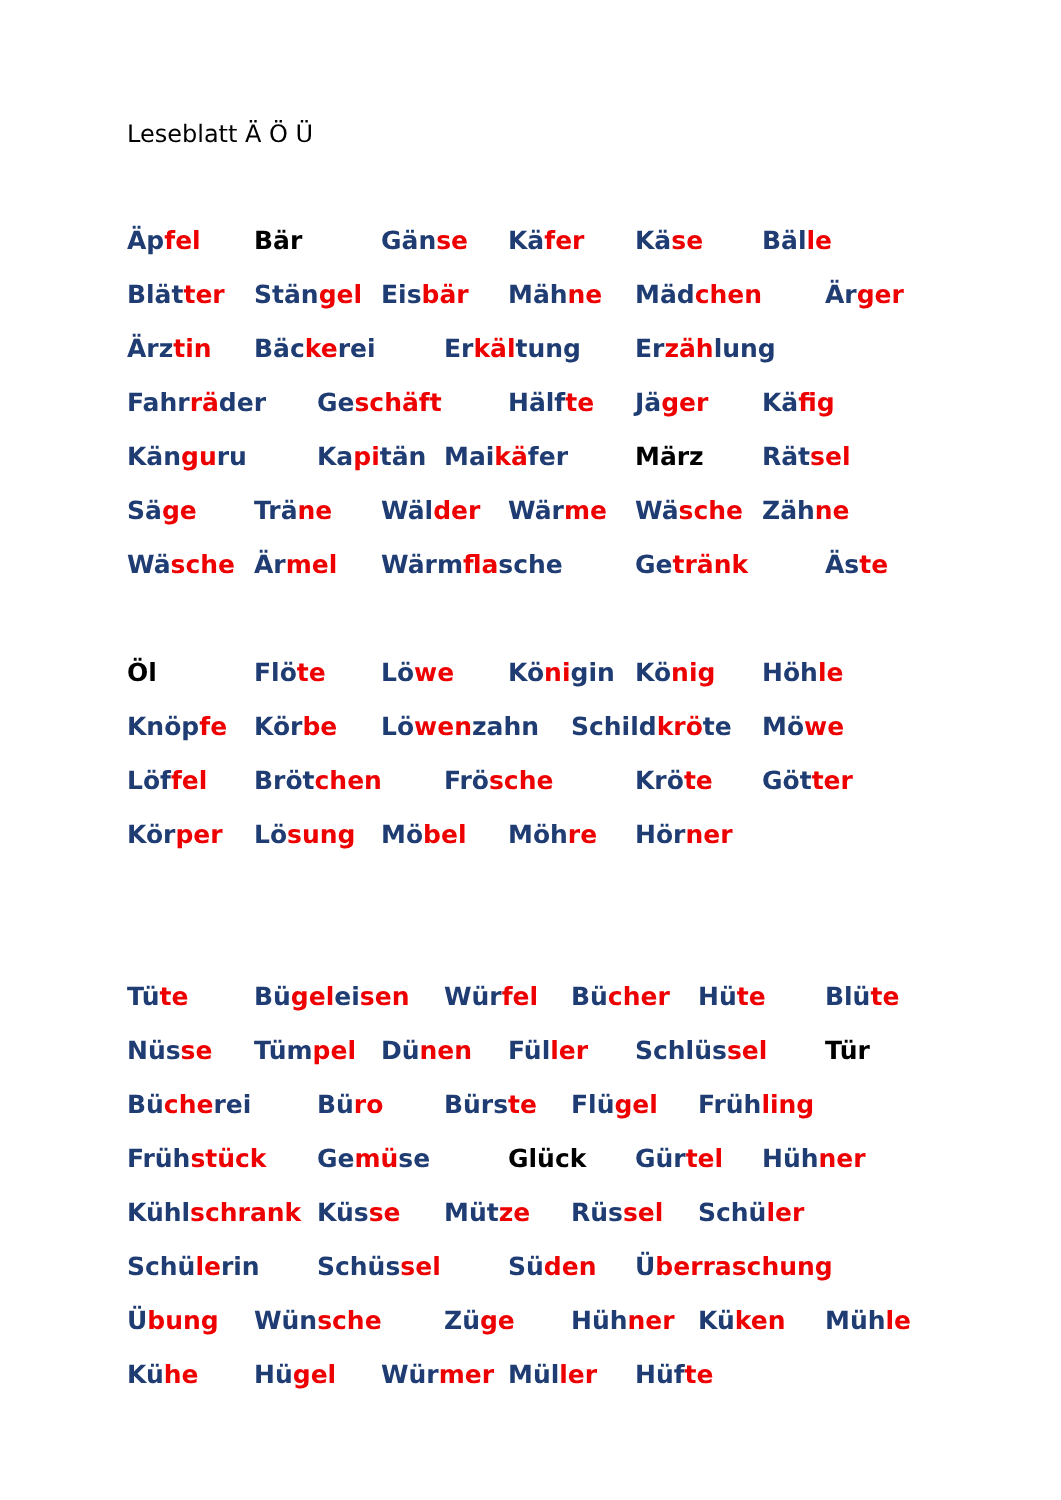Leseblatt Ä Ö Ü
Äpfel Bär Gänse Käfer Käse Bälle
Blätter Stängel Eisbär Mähne Mädchen Ärger
Ärztin Bäckerei Erkältung Erzählung
Fahrräder Geschäft Hälfte Jäger Käfig
Känguru Kapitän Maikäfer März Rätsel
Säge Träne Wälder Wärme Wäsche Zähne
Wäsche Ärmel Wärmflasche Getränk Äste
Öl Flöte Löwe Königin König Höhle
Knöpfe Körbe Löwenzahn Schildkröte Möwe
Löffel Brötchen Frösche Kröte Götter
Körper Lösung Möbel Möhre Hörner
Tüte Bügeleisen Würfel Bücher Hüte Blüte
Nüsse Tümpel Dünen Füller Schlüssel Tür
Bücherei Büro Bürste Flügel Frühling
Frühstück Gemüse Glück Gürtel Hühner
Kühlschrank Küsse Mütze Rüssel Schüler
Schülerin Schüssel Süden Überraschung
Übung Wünsche Züge Hühner Küken Mühle
Kühe Hügel Würmer Müller Hüfte